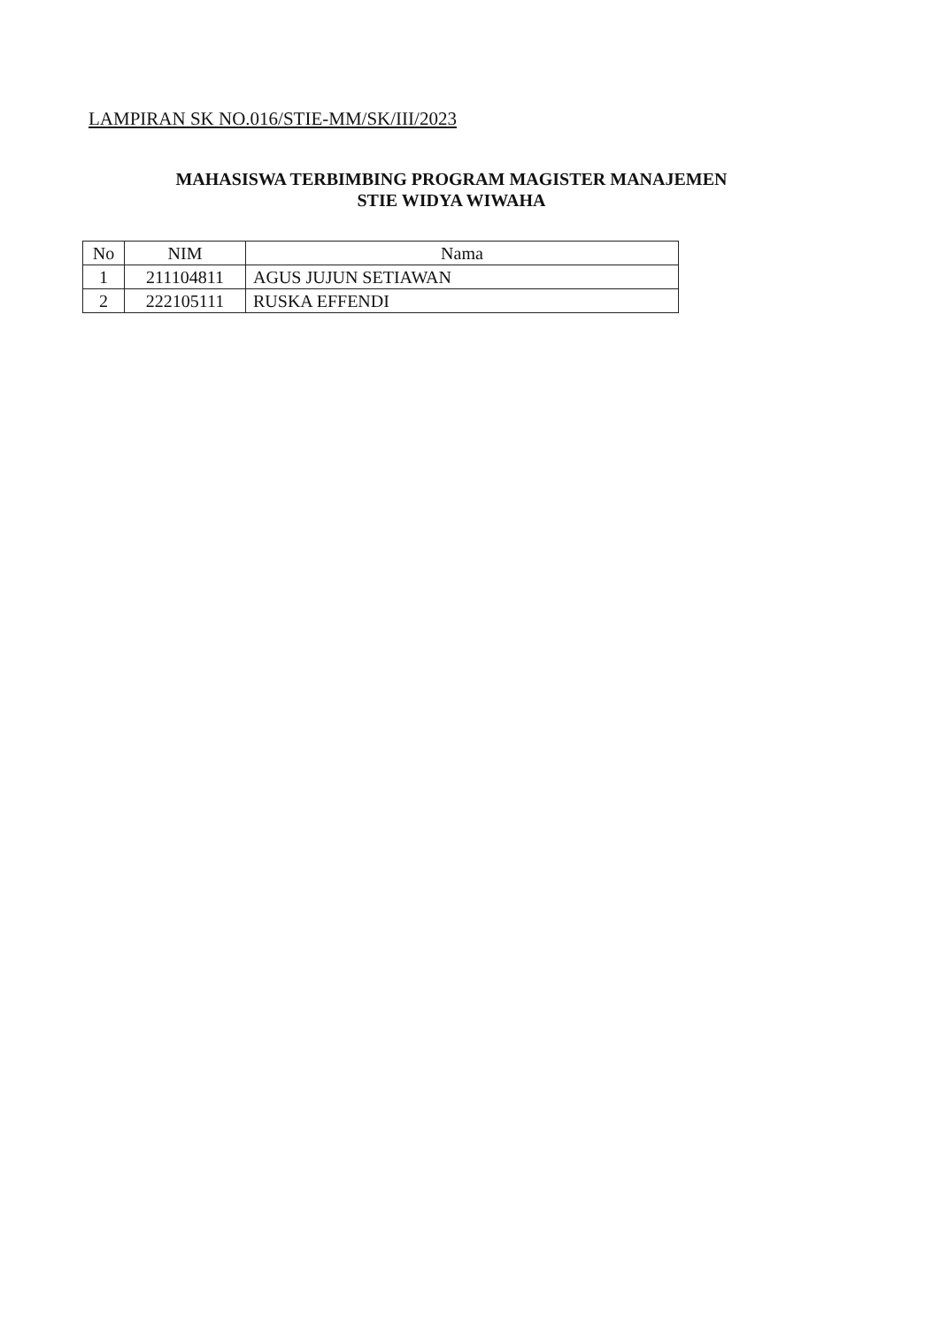LAMPIRAN SK NO.016/STIE-MM/SK/III/2023
MAHASISWA TERBIMBING PROGRAM MAGISTER MANAJEMEN
STIE WIDYA WIWAHA
| No | NIM | Nama |
| --- | --- | --- |
| 1 | 211104811 | AGUS JUJUN SETIAWAN |
| 2 | 222105111 | RUSKA EFFENDI |